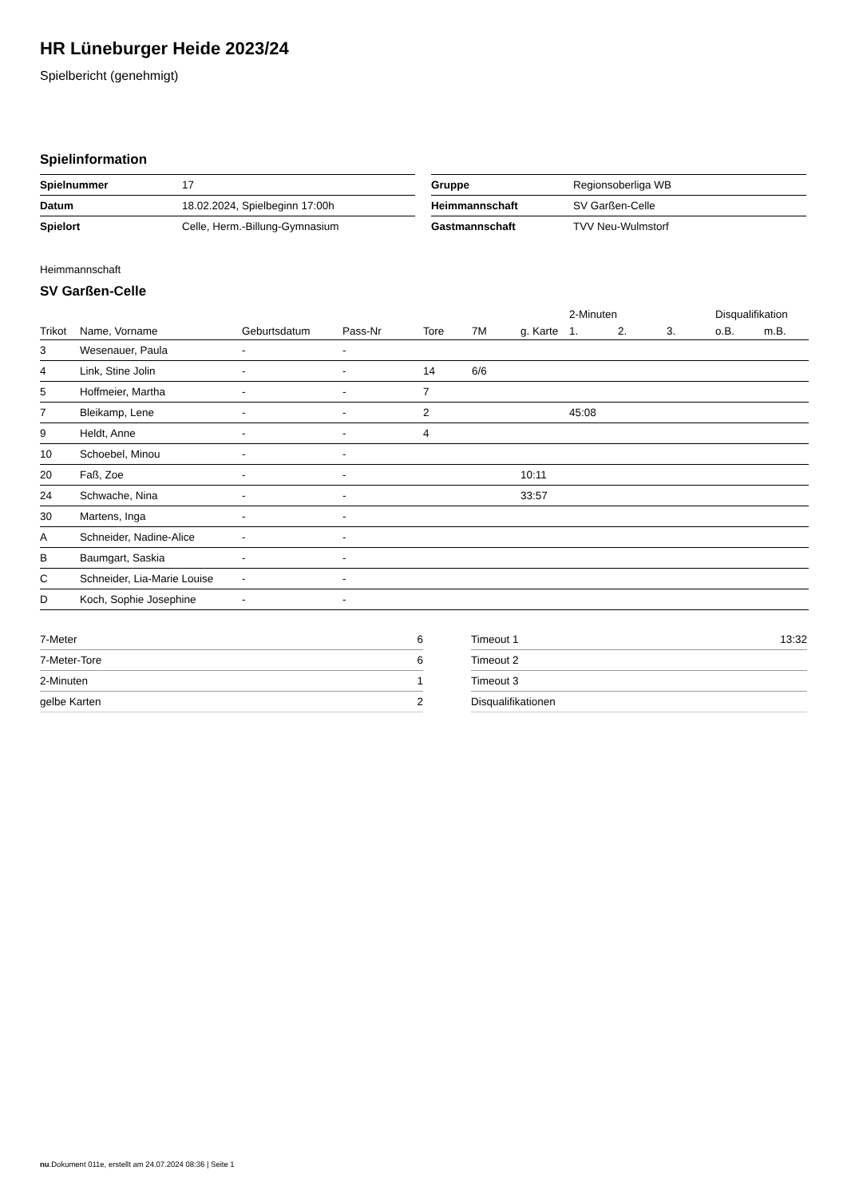HR Lüneburger Heide 2023/24
Spielbericht (genehmigt)
Spielinformation
| Spielnummer | 17 |
| Datum | 18.02.2024, Spielbeginn 17:00h |
| Spielort | Celle, Herm.-Billung-Gymnasium |
| Gruppe | Regionsoberliga WB |
| Heimmannschaft | SV Garßen-Celle |
| Gastmannschaft | TVV Neu-Wulmstorf |
Heimmannschaft
SV Garßen-Celle
| | | | | | | | 2-Minuten | | | Disqualifikation | |
| --- | --- | --- | --- | --- | --- | --- | --- | --- | --- | --- | --- |
| Trikot | Name, Vorname | Geburtsdatum | Pass-Nr | Tore | 7M | g. Karte | 1. | 2. | 3. | o.B. | m.B. |
| 3 | Wesenauer, Paula | - | - | | | | | | | | |
| 4 | Link, Stine Jolin | - | - | 14 | 6/6 | | | | | | |
| 5 | Hoffmeier, Martha | - | - | 7 | | | | | | | |
| 7 | Bleikamp, Lene | - | - | 2 | | | 45:08 | | | | |
| 9 | Heldt, Anne | - | - | 4 | | | | | | | |
| 10 | Schoebel, Minou | - | - | | | | | | | | |
| 20 | Faß, Zoe | - | - | | | 10:11 | | | | | |
| 24 | Schwache, Nina | - | - | | | 33:57 | | | | | |
| 30 | Martens, Inga | - | - | | | | | | | | |
| A | Schneider, Nadine-Alice | - | - | | | | | | | | |
| B | Baumgart, Saskia | - | - | | | | | | | | |
| C | Schneider, Lia-Marie Louise | - | - | | | | | | | | |
| D | Koch, Sophie Josephine | - | - | | | | | | | | |
| 7-Meter | 6 |
| 7-Meter-Tore | 6 |
| 2-Minuten | 1 |
| gelbe Karten | 2 |
| Timeout 1 | 13:32 |
| Timeout 2 | |
| Timeout 3 | |
| Disqualifikationen | |
nu.Dokument 011e, erstellt am 24.07.2024 08:36 | Seite 1